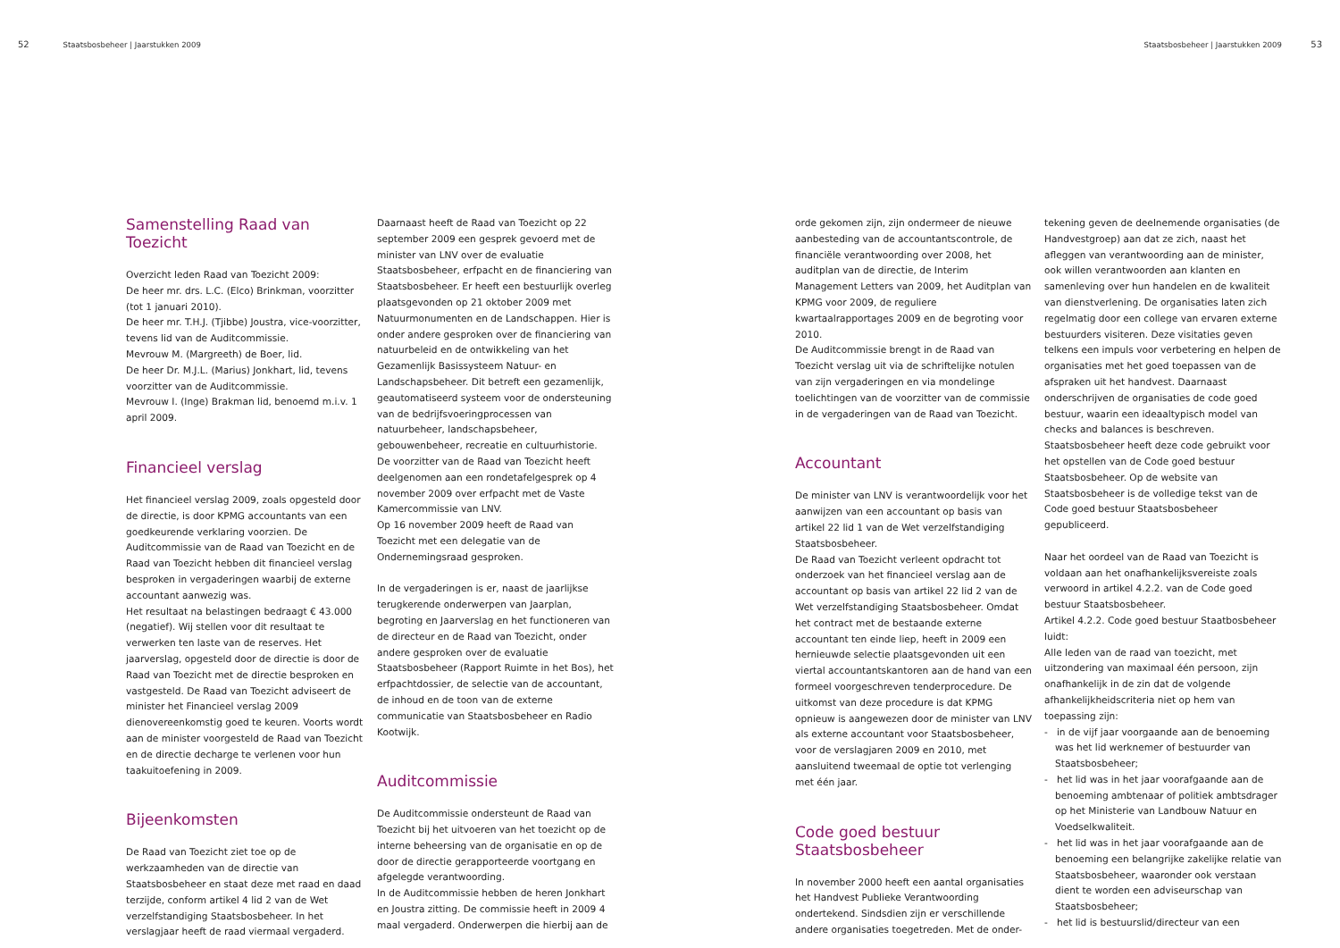52 Staatsbosbeheer | Jaarstukken 2009
Staatsbosbeheer | Jaarstukken 2009 53
Samenstelling Raad van Toezicht
Overzicht leden Raad van Toezicht 2009:
De heer mr. drs. L.C. (Elco) Brinkman, voorzitter (tot 1 januari 2010).
De heer mr. T.H.J. (Tjibbe) Joustra, vice-voorzitter, tevens lid van de Auditcommissie.
Mevrouw M. (Margreeth) de Boer, lid.
De heer Dr. M.J.L. (Marius) Jonkhart, lid, tevens voorzitter van de Auditcommissie.
Mevrouw I. (Inge) Brakman lid, benoemd m.i.v. 1 april 2009.
Financieel verslag
Het financieel verslag 2009, zoals opgesteld door de directie, is door KPMG accountants van een goedkeurende verklaring voorzien. De Auditcommissie van de Raad van Toezicht en de Raad van Toezicht hebben dit financieel verslag besproken in vergaderingen waarbij de externe accountant aanwezig was.
Het resultaat na belastingen bedraagt € 43.000 (negatief). Wij stellen voor dit resultaat te verwerken ten laste van de reserves. Het jaarverslag, opgesteld door de directie is door de Raad van Toezicht met de directie besproken en vastgesteld. De Raad van Toezicht adviseert de minister het Financieel verslag 2009 dienovereenkomstig goed te keuren. Voorts wordt aan de minister voorgesteld de Raad van Toezicht en de directie decharge te verlenen voor hun taakuitoefening in 2009.
Bijeenkomsten
De Raad van Toezicht ziet toe op de werkzaamheden van de directie van Staatsbosbeheer en staat deze met raad en daad terzijde, conform artikel 4 lid 2 van de Wet verzelfstandiging Staatsbosbeheer. In het verslagjaar heeft de raad viermaal vergaderd.
Daarnaast heeft de Raad van Toezicht op 22 september 2009 een gesprek gevoerd met de minister van LNV over de evaluatie Staatsbosbeheer, erfpacht en de financiering van Staatsbosbeheer. Er heeft een bestuurlijk overleg plaatsgevonden op 21 oktober 2009 met Natuurmonumenten en de Landschappen. Hier is onder andere gesproken over de financiering van natuurbeleid en de ontwikkeling van het Gezamenlijk Basissysteem Natuur- en Landschapsbeheer. Dit betreft een gezamenlijk, geautomatiseerd systeem voor de ondersteuning van de bedrijfsvoeringprocessen van natuurbeheer, landschapsbeheer, gebouwenbeheer, recreatie en cultuurhistorie.
De voorzitter van de Raad van Toezicht heeft deelgenomen aan een rondetafelgesprek op 4 november 2009 over erfpacht met de Vaste Kamercommissie van LNV.
Op 16 november 2009 heeft de Raad van Toezicht met een delegatie van de Ondernemingsraad gesproken.
In de vergaderingen is er, naast de jaarlijkse terugkerende onderwerpen van Jaarplan, begroting en Jaarverslag en het functioneren van de directeur en de Raad van Toezicht, onder andere gesproken over de evaluatie Staatsbosbeheer (Rapport Ruimte in het Bos), het erfpachtdossier, de selectie van de accountant, de inhoud en de toon van de externe communicatie van Staatsbosbeheer en Radio Kootwijk.
Auditcommissie
De Auditcommissie ondersteunt de Raad van Toezicht bij het uitvoeren van het toezicht op de interne beheersing van de organisatie en op de door de directie gerapporteerde voortgang en afgelegde verantwoording.
In de Auditcommissie hebben de heren Jonkhart en Joustra zitting. De commissie heeft in 2009 4 maal vergaderd. Onderwerpen die hierbij aan de
orde gekomen zijn, zijn ondermeer de nieuwe aanbesteding van de accountantscontrole, de financiële verantwoording over 2008, het auditplan van de directie, de Interim Management Letters van 2009, het Auditplan van KPMG voor 2009, de reguliere kwartaalrapportages 2009 en de begroting voor 2010.
De Auditcommissie brengt in de Raad van Toezicht verslag uit via de schriftelijke notulen van zijn vergaderingen en via mondelinge toelichtingen van de voorzitter van de commissie in de vergaderingen van de Raad van Toezicht.
Accountant
De minister van LNV is verantwoordelijk voor het aanwijzen van een accountant op basis van artikel 22 lid 1 van de Wet verzelfstandiging Staatsbosbeheer.
De Raad van Toezicht verleent opdracht tot onderzoek van het financieel verslag aan de accountant op basis van artikel 22 lid 2 van de Wet verzelfstandiging Staatsbosbeheer. Omdat het contract met de bestaande externe accountant ten einde liep, heeft in 2009 een hernieuwde selectie plaatsgevonden uit een viertal accountantskantoren aan de hand van een formeel voorgeschreven tenderprocedure. De uitkomst van deze procedure is dat KPMG opnieuw is aangewezen door de minister van LNV als externe accountant voor Staatsbosbeheer, voor de verslagjaren 2009 en 2010, met aansluitend tweemaal de optie tot verlenging met één jaar.
Code goed bestuur
Staatsbosbeheer
In november 2000 heeft een aantal organisaties het Handvest Publieke Verantwoording ondertekend. Sindsdien zijn er verschillende andere organisaties toegetreden. Met de onder-
tekening geven de deelnemende organisaties (de Handvestgroep) aan dat ze zich, naast het afleggen van verantwoording aan de minister, ook willen verantwoorden aan klanten en samenleving over hun handelen en de kwaliteit van dienstverlening. De organisaties laten zich regelmatig door een college van ervaren externe bestuurders visiteren. Deze visitaties geven telkens een impuls voor verbetering en helpen de organisaties met het goed toepassen van de afspraken uit het handvest. Daarnaast onderschrijven de organisaties de code goed bestuur, waarin een ideaaltypisch model van checks and balances is beschreven. Staatsbosbeheer heeft deze code gebruikt voor het opstellen van de Code goed bestuur Staatsbosbeheer. Op de website van Staatsbosbeheer is de volledige tekst van de Code goed bestuur Staatsbosbeheer gepubliceerd.
Naar het oordeel van de Raad van Toezicht is voldaan aan het onafhankelijksvereiste zoals verwoord in artikel 4.2.2. van de Code goed bestuur Staatsbosbeheer.
Artikel 4.2.2. Code goed bestuur Staatbosbeheer luidt:
Alle leden van de raad van toezicht, met uitzondering van maximaal één persoon, zijn onafhankelijk in de zin dat de volgende afhankelijkheidscriteria niet op hem van toepassing zijn:
- in de vijf jaar voorgaande aan de benoeming was het lid werknemer of bestuurder van Staatsbosbeheer;
- het lid was in het jaar voorafgaande aan de benoeming ambtenaar of politiek ambtsdrager op het Ministerie van Landbouw Natuur en Voedselkwaliteit.
- het lid was in het jaar voorafgaande aan de benoeming een belangrijke zakelijke relatie van Staatsbosbeheer, waaronder ook verstaan dient te worden een adviseurschap van Staatsbosbeheer;
- het lid is bestuurslid/directeur van een